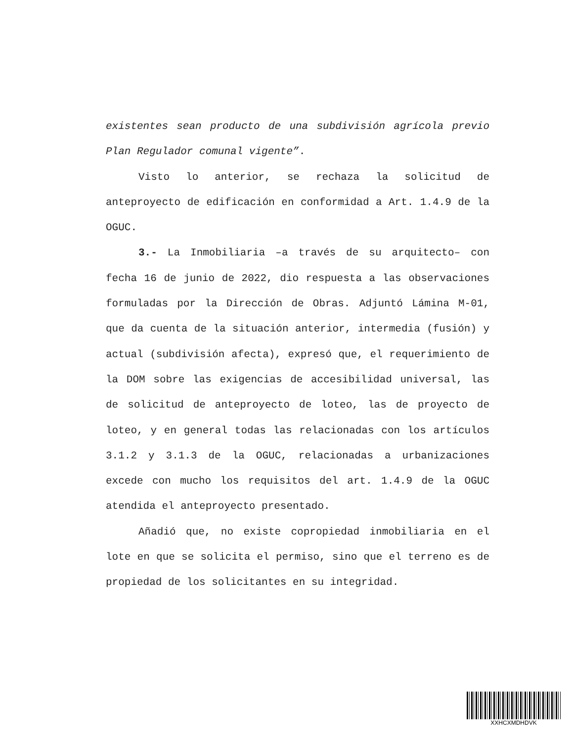existentes sean producto de una subdivisión agrícola previo Plan Regulador comunal vigente”.
Visto lo anterior, se rechaza la solicitud de anteproyecto de edificación en conformidad a Art. 1.4.9 de la OGUC.
3.- La Inmobiliaria –a través de su arquitecto– con fecha 16 de junio de 2022, dio respuesta a las observaciones formuladas por la Dirección de Obras. Adjuntó Lámina M-01, que da cuenta de la situación anterior, intermedia (fusión) y actual (subdivisión afecta), expresó que, el requerimiento de la DOM sobre las exigencias de accesibilidad universal, las de solicitud de anteproyecto de loteo, las de proyecto de loteo, y en general todas las relacionadas con los artículos 3.1.2 y 3.1.3 de la OGUC, relacionadas a urbanizaciones excede con mucho los requisitos del art. 1.4.9 de la OGUC atendida el anteproyecto presentado.
Añadió que, no existe copropiedad inmobiliaria en el lote en que se solicita el permiso, sino que el terreno es de propiedad de los solicitantes en su integridad.
XXHCXMDHDVK